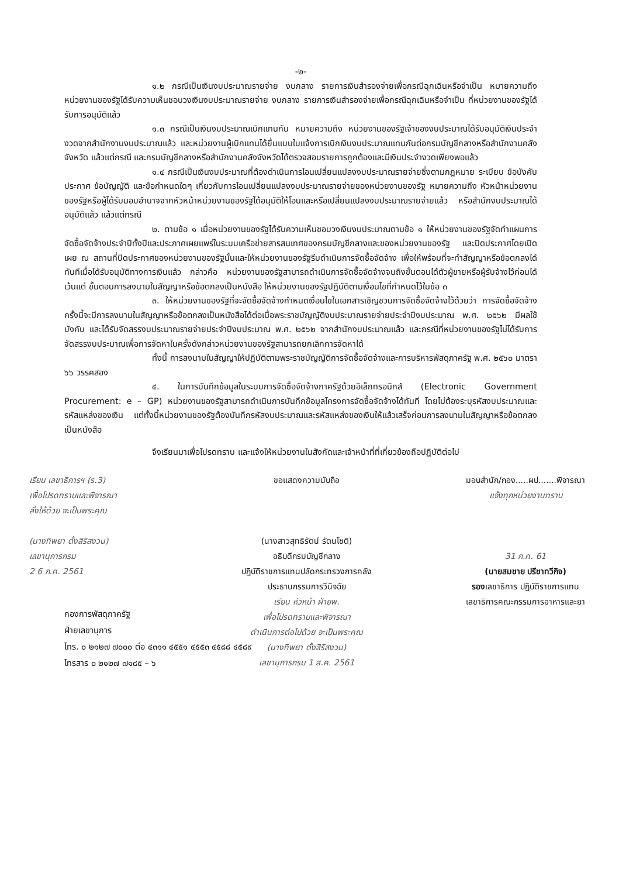-๒-
๑.๒ กรณีเป็นเงินงบประมาณรายจ่าย งบกลาง รายการเงินสำรองจ่ายเพื่อกรณีฉุกเฉินหรือจำเป็น หมายความถึง หน่วยงานของรัฐได้รับความเห็นชอบวงเงินงบประมาณรายจ่าย งบกลาง รายการเงินสำรองจ่ายเพื่อกรณีฉุกเฉินหรือจำเป็น ที่หน่วยงานของรัฐได้รับการอนุมัติแล้ว
๑.๓ กรณีเป็นเงินงบประมาณเบิกแทนกัน หมายความถึง หน่วยงานของรัฐเจ้าของงบประมาณได้รับอนุมัติเงินประจำงวดจากสำนักงานงบประมาณแล้ว และหน่วยงานผู้เบิกแทนได้ยื่นแบบใบแจ้งการเบิกเงินงบประมาณแทนกันต่อกรมบัญชีกลางหรือสำนักงานคลังจังหวัด แล้วแต่กรณี และกรมบัญชีกลางหรือสำนักงานคลังจังหวัดได้ตรวจสอบรายการถูกต้องและมีเงินประจำงวดเพียงพอแล้ว
๑.๔ กรณีเป็นเงินงบประมาณที่ต้องดำเนินการโอนเปลี่ยนแปลงงบประมาณรายจ่ายซึ่งตามกฎหมาย ระเบียบ ข้อบังคับ ประกาศ ข้อบัญญัติ และข้อกำหนดใดๆ เกี่ยวกับการโอนเปลี่ยนแปลงงบประมาณรายจ่ายของหน่วยงานของรัฐ หมายความถึง หัวหน้าหน่วยงานของรัฐหรือผู้ได้รับมอบอำนาจจากหัวหน้าหน่วยงานของรัฐได้อนุมัติให้โอนและหรือเปลี่ยนแปลงงบประมาณรายจ่ายแล้ว หรือสำนักงบประมาณได้อนุมัติแล้ว แล้วแต่กรณี
๒. ตามข้อ ๑ เมื่อหน่วยงานของรัฐได้รับความเห็นชอบวงเงินงบประมาณตามข้อ ๑ ให้หน่วยงานของรัฐจัดทำแผนการจัดซื้อจัดจ้างประจำปีทั้งปีและประกาศเผยแพร่ในระบบเครือข่ายสารสนเทศของกรมบัญชีกลางและของหน่วยงานของรัฐ และปิดประกาศโดยเปิดเผย ณ สถานที่ปิดประกาศของหน่วยงานของรัฐนั้นและให้หน่วยงานของรัฐรีบดำเนินการจัดซื้อจัดจ้าง เพื่อให้พร้อมที่จะทำสัญญาหรือข้อตกลงได้ทันทีเมื่อได้รับอนุมัติทางการเงินแล้ว กล่าวคือ หน่วยงานของรัฐสามารถดำเนินการจัดซื้อจัดจ้างจนถึงขั้นตอนได้ตัวผู้ขายหรือผู้รับจ้างไว้ก่อนได้ เว้นแต่ ขั้นตอนการลงนามในสัญญาหรือข้อตกลงเป็นหนังสือ ให้หน่วยงานของรัฐปฏิบัติตามเงื่อนไขที่กำหนดไว้ในข้อ ๓
๓. ให้หน่วยงานของรัฐที่จะจัดซื้อจัดจ้างกำหนดเงื่อนไขในเอกสารเชิญชวนการจัดซื้อจัดจ้างไว้ด้วยว่า การจัดซื้อจัดจ้างครั้งนี้จะมีการลงนามในสัญญาหรือข้อตกลงเป็นหนังสือได้ต่อเมื่อพระราชบัญญัติงบประมาณรายจ่ายประจำปีงบประมาณ พ.ศ. ๒๕๖๒ มีผลใช้บังคับ และได้รับจัดสรรงบประมาณรายจ่ายประจำปีงบประมาณ พ.ศ. ๒๕๖๒ จากสำนักงบประมาณแล้ว และกรณีที่หน่วยงานของรัฐไม่ได้รับการจัดสรรงบประมาณเพื่อการจัดหาในครั้งดังกล่าวหน่วยงานของรัฐสามารถยกเลิกการจัดหาได้
ทั้งนี้ การลงนามในสัญญาให้ปฏิบัติตามพระราชบัญญัติการจัดซื้อจัดจ้างและการบริหารพัสดุภาครัฐ พ.ศ. ๒๕๖๐ มาตรา ๖๖ วรรคสอง
๔. ในการบันทึกข้อมูลในระบบการจัดซื้อจัดจ้างภาครัฐด้วยอิเล็กทรอนิกส์ (Electronic Government Procurement: e – GP) หน่วยงานของรัฐสามารถดำเนินการบันทึกข้อมูลโครงการจัดซื้อจัดจ้างได้ทันที โดยไม่ต้องระบุรหัสงบประมาณและรหัสแหล่งของเงิน แต่ทั้งนี้หน่วยงานของรัฐต้องบันทึกรหัสงบประมาณและรหัสแหล่งของเงินให้แล้วเสร็จก่อนการลงนามในสัญญาหรือข้อตกลงเป็นหนังสือ
จึงเรียนมาเพื่อโปรดทราบ และแจ้งให้หน่วยงานในสังกัดและเจ้าหน้าที่ที่เกี่ยวข้องถือปฏิบัติต่อไป
เรียน เลขาธิการฯ (ร.3)
เพื่อโปรดทราบและพิจารณา
สั่งให้ด้วย จะเป็นพระคุณ
(นางทิพยา ตั้งสิริสงวน)
เลขานุการกรม
2 6 ก.ค. 2561
ขอแสดงความนับถือ
(นางสาวสุทธิรัตน์ รัตนโชติ)
อธิบดีกรมบัญชีกลาง
ปฏิบัติราชการแทนปลัดกระทรวงการคลัง
ประธานกรรมการวินิจฉัย
เรียน หัวหน้า ฝ่ายพ.
เพื่อโปรดทราบและพิจารณา
ดำเนินการต่อไปด้วย จะเป็นพระคุณ
(นางทิพยา ตั้งสิริสงวน)
เลขานุการกรม 1 ส.ค. 2561
มอบสำนัก/กอง.....ผป.......พิจารณา
แจ้งทุกหน่วยงานทราบ
31 ก.ค. 61
(นายสมชาย ปรีชาทวีกิจ)
รองเลขาธิการ ปฏิบัติราชการแทน
เลขาธิการคณะกรรมการอาหารและยา
กองการพัสดุภาครัฐ
ฝ่ายเลขานุการ
โทร. ๐ ๒๑๒๗ ๗๐๐๐ ต่อ ๔๓๑๑ ๔๕๕๑ ๔๕๕๓ ๔๕๘๘ ๔๕๘๙
โทรสาร ๐ ๒๑๒๗ ๗๑๘๕ – ๖